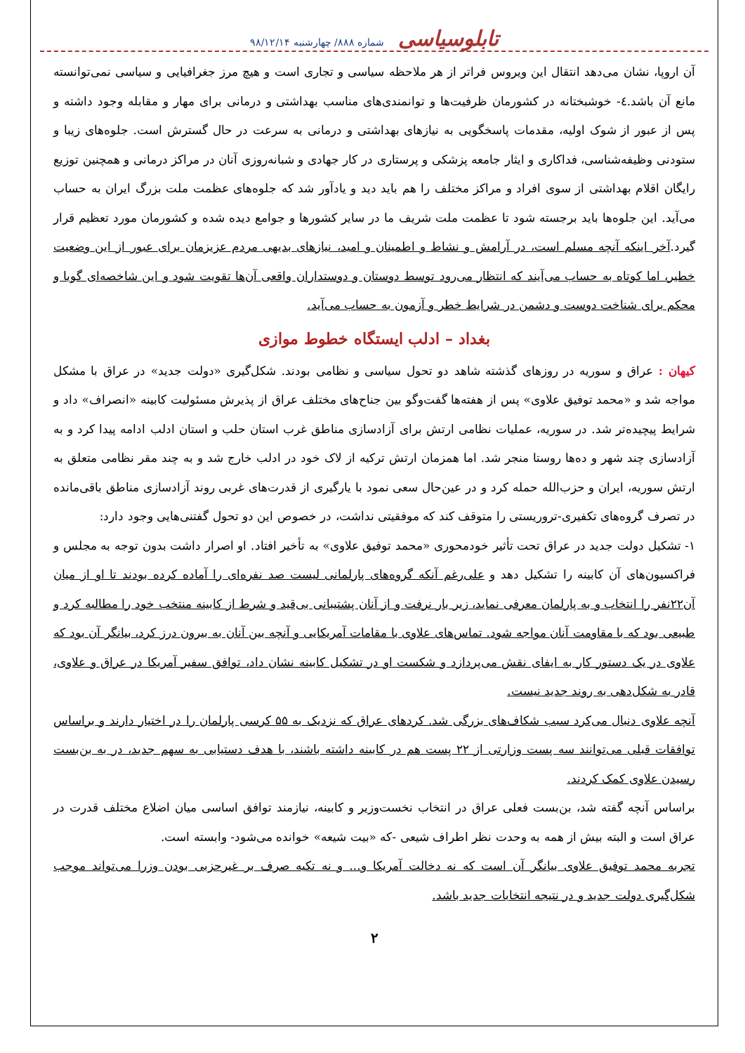تابلوسیاسی شماره ۸۸۸/ چهارشنبه ۹۸/۱۲/۱۴
آن اروپا، نشان می‌دهد انتقال این ویروس فراتر از هر ملاحظه سیاسی و تجاری است و هیچ مرز جغرافیایی و سیاسی نمی‌توانسته مانع آن باشد.٤- خوشبختانه در کشورمان ظرفیت‌ها و توانمندی‌های مناسب بهداشتی و درمانی برای مهار و مقابله وجود داشته و پس از عبور از شوک اولیه، مقدمات پاسخگویی به نیازهای بهداشتی و درمانی به سرعت در حال گسترش است. جلوه‌های زیبا و ستودنی وظیفه‌شناسی، فداکاری و ایثار جامعه پزشکی و پرستاری در کار جهادی و شبانه‌روزی آنان در مراکز درمانی و همچنین توزیع رایگان اقلام بهداشتی از سوی افراد و مراکز مختلف را هم باید دید و یادآور شد که جلوه‌های عظمت ملت بزرگ ایران به حساب می‌آید. این جلوه‌ها باید برجسته شود تا عظمت ملت شریف ما در سایر کشورها و جوامع دیده شده و کشورمان مورد تعظیم قرار گیرد.آخر اینکه آنچه مسلم است، در آرامش و نشاط و اطمینان و امید، نیازهای بدیهی مردم عزیزمان برای عبور از این وضعیت خطیر، اما کوتاه به حساب می‌آیند که انتظار می‌رود توسط دوستان و دوستداران واقعی آن‌ها تقویت شود و این شاخصه‌ای گویا و محکم برای شناخت دوست و دشمن در شرایط خطر و آزمون به حساب می‌آید.
بغداد – ادلب ایستگاه خطوط موازی
کیهان : عراق و سوریه در روزهای گذشته شاهد دو تحول سیاسی و نظامی بودند. شکل‌گیری «دولت جدید» در عراق با مشکل مواجه شد و «محمد توفیق علاوی» پس از هفته‌ها گفت‌وگو بین جناح‌های مختلف عراق از پذیرش مسئولیت کابینه «انصراف» داد و شرایط پیچیده‌تر شد. در سوریه، عملیات نظامی ارتش برای آزادسازی مناطق غرب استان حلب و استان ادلب ادامه پیدا کرد و به آزادسازی چند شهر و ده‌ها روستا منجر شد. اما همزمان ارتش ترکیه از لاک خود در ادلب خارج شد و به چند مقر نظامی متعلق به ارتش سوریه، ایران و حزب‌الله حمله کرد و در عین‌حال سعی نمود با یارگیری از قدرت‌های غربی روند آزادسازی مناطق باقی‌مانده در تصرف گروه‌های تکفیری-تروریستی را متوقف کند که موفقیتی نداشت، در خصوص این دو تحول گفتنی‌هایی وجود دارد:
۱- تشکیل دولت جدید در عراق تحت تأثیر خودمحوری «محمد توفیق علاوی» به تأخیر افتاد. او اصرار داشت بدون توجه به مجلس و فراکسیون‌های آن کابینه را تشکیل دهد و علی‌رغم آنکه گروه‌های پارلمانی لیست صد نفره‌ای را آماده کرده بودند تا او از میان آن۲۲نفر را انتخاب و به پارلمان معرفی نماید، زیر بار نرفت و از آنان پشتیبانی بی‌قید و شرط از کابینه منتخب خود را مطالبه کرد و طبیعی بود که با مقاومت آنان مواجه شود. تماس‌های علاوی با مقامات آمریکایی و آنچه بین آنان به بیرون درز کرد، بیانگر آن بود که علاوی در یک دستور کار به ایفای نقش می‌پردازد و شکست او در تشکیل کابینه نشان داد، توافق سفیر آمریکا در عراق و علاوی، قادر به شکل‌دهی به روند جدید نیست.
آنچه علاوی دنبال می‌کرد سبب شکاف‌های بزرگی شد. کردهای عراق که نزدیک به ۵۵ کرسی پارلمان را در اختیار دارند و براساس توافقات قبلی می‌توانند سه پست وزارتی از ۲۲ پست هم در کابینه داشته باشند، با هدف دستیابی به سهم جدید، در به بن‌بست رسیدن علاوی کمک کردند.
براساس آنچه گفته شد، بن‌بست فعلی عراق در انتخاب نخست‌وزیر و کابینه، نیازمند توافق اساسی میان اضلاع مختلف قدرت در عراق است و البته بیش از همه به وحدت نظر اطراف شیعی -که «بیت شیعه» خوانده می‌شود- وابسته است.
تجربه محمد توفیق علاوی بیانگر آن است که نه دخالت آمریکا و... و نه تکیه صرف بر غیرحزبی بودن وزرا می‌تواند موجب شکل‌گیری دولت جدید و در نتیجه انتخابات جدید باشد.
۲